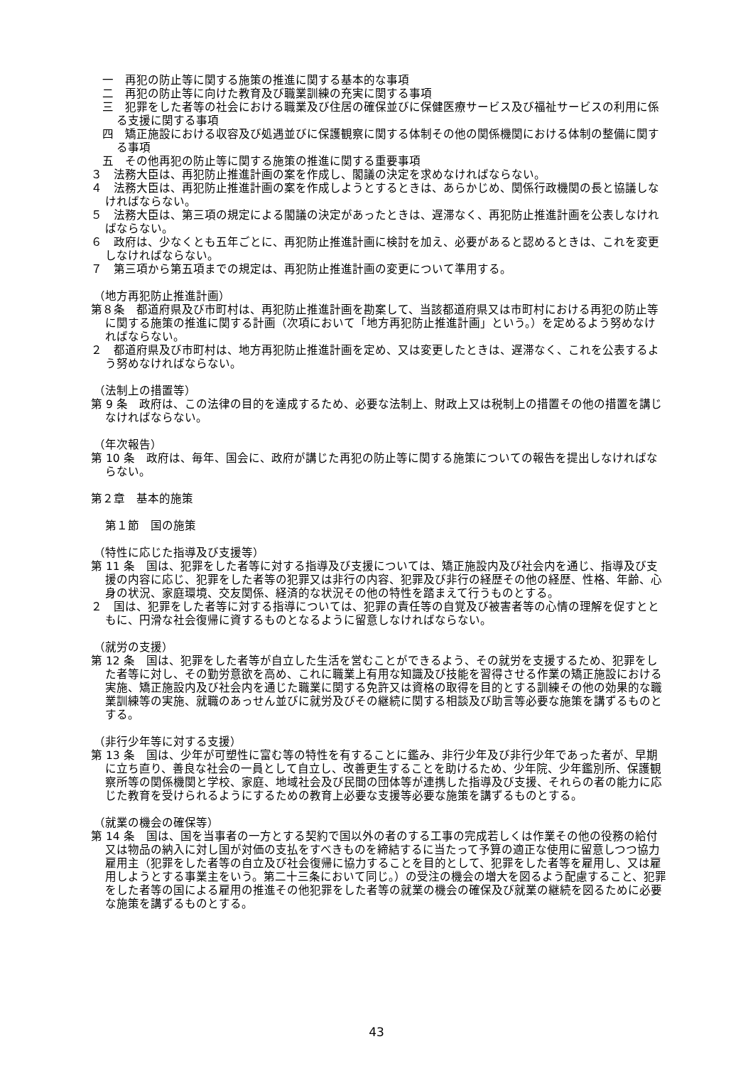一　再犯の防止等に関する施策の推進に関する基本的な事項
二　再犯の防止等に向けた教育及び職業訓練の充実に関する事項
三　犯罪をした者等の社会における職業及び住居の確保並びに保健医療サービス及び福祉サービスの利用に係る支援に関する事項
四　矯正施設における収容及び処遇並びに保護観察に関する体制その他の関係機関における体制の整備に関する事項
五　その他再犯の防止等に関する施策の推進に関する重要事項
３　法務大臣は、再犯防止推進計画の案を作成し、閣議の決定を求めなければならない。
４　法務大臣は、再犯防止推進計画の案を作成しようとするときは、あらかじめ、関係行政機関の長と協議しなければならない。
５　法務大臣は、第三項の規定による閣議の決定があったときは、遅滞なく、再犯防止推進計画を公表しなければならない。
６　政府は、少なくとも五年ごとに、再犯防止推進計画に検討を加え、必要があると認めるときは、これを変更しなければならない。
７　第三項から第五項までの規定は、再犯防止推進計画の変更について準用する。
（地方再犯防止推進計画）
第８条　都道府県及び市町村は、再犯防止推進計画を勘案して、当該都道府県又は市町村における再犯の防止等に関する施策の推進に関する計画（次項において「地方再犯防止推進計画」という。）を定めるよう努めなければならない。
２　都道府県及び市町村は、地方再犯防止推進計画を定め、又は変更したときは、遅滞なく、これを公表するよう努めなければならない。
（法制上の措置等）
第 9 条　政府は、この法律の目的を達成するため、必要な法制上、財政上又は税制上の措置その他の措置を講じなければならない。
（年次報告）
第 10 条　政府は、毎年、国会に、政府が講じた再犯の防止等に関する施策についての報告を提出しなければならない。
第２章　基本的施策
第１節　国の施策
（特性に応じた指導及び支援等）
第 11 条　国は、犯罪をした者等に対する指導及び支援については、矯正施設内及び社会内を通じ、指導及び支援の内容に応じ、犯罪をした者等の犯罪又は非行の内容、犯罪及び非行の経歴その他の経歴、性格、年齢、心身の状況、家庭環境、交友関係、経済的な状況その他の特性を踏まえて行うものとする。
２　国は、犯罪をした者等に対する指導については、犯罪の責任等の自覚及び被害者等の心情の理解を促すとともに、円滑な社会復帰に資するものとなるように留意しなければならない。
（就労の支援）
第 12 条　国は、犯罪をした者等が自立した生活を営むことができるよう、その就労を支援するため、犯罪をした者等に対し、その勤労意欲を高め、これに職業上有用な知識及び技能を習得させる作業の矯正施設における実施、矯正施設内及び社会内を通じた職業に関する免許又は資格の取得を目的とする訓練その他の効果的な職業訓練等の実施、就職のあっせん並びに就労及びその継続に関する相談及び助言等必要な施策を講ずるものとする。
（非行少年等に対する支援）
第 13 条　国は、少年が可塑性に富む等の特性を有することに鑑み、非行少年及び非行少年であった者が、早期に立ち直り、善良な社会の一員として自立し、改善更生することを助けるため、少年院、少年鑑別所、保護観察所等の関係機関と学校、家庭、地域社会及び民間の団体等が連携した指導及び支援、それらの者の能力に応じた教育を受けられるようにするための教育上必要な支援等必要な施策を講ずるものとする。
（就業の機会の確保等）
第 14 条　国は、国を当事者の一方とする契約で国以外の者のする工事の完成若しくは作業その他の役務の給付又は物品の納入に対し国が対価の支払をすべきものを締結するに当たって予算の適正な使用に留意しつつ協力雇用主（犯罪をした者等の自立及び社会復帰に協力することを目的として、犯罪をした者等を雇用し、又は雇用しようとする事業主をいう。第二十三条において同じ。）の受注の機会の増大を図るよう配慮すること、犯罪をした者等の国による雇用の推進その他犯罪をした者等の就業の機会の確保及び就業の継続を図るために必要な施策を講ずるものとする。
43